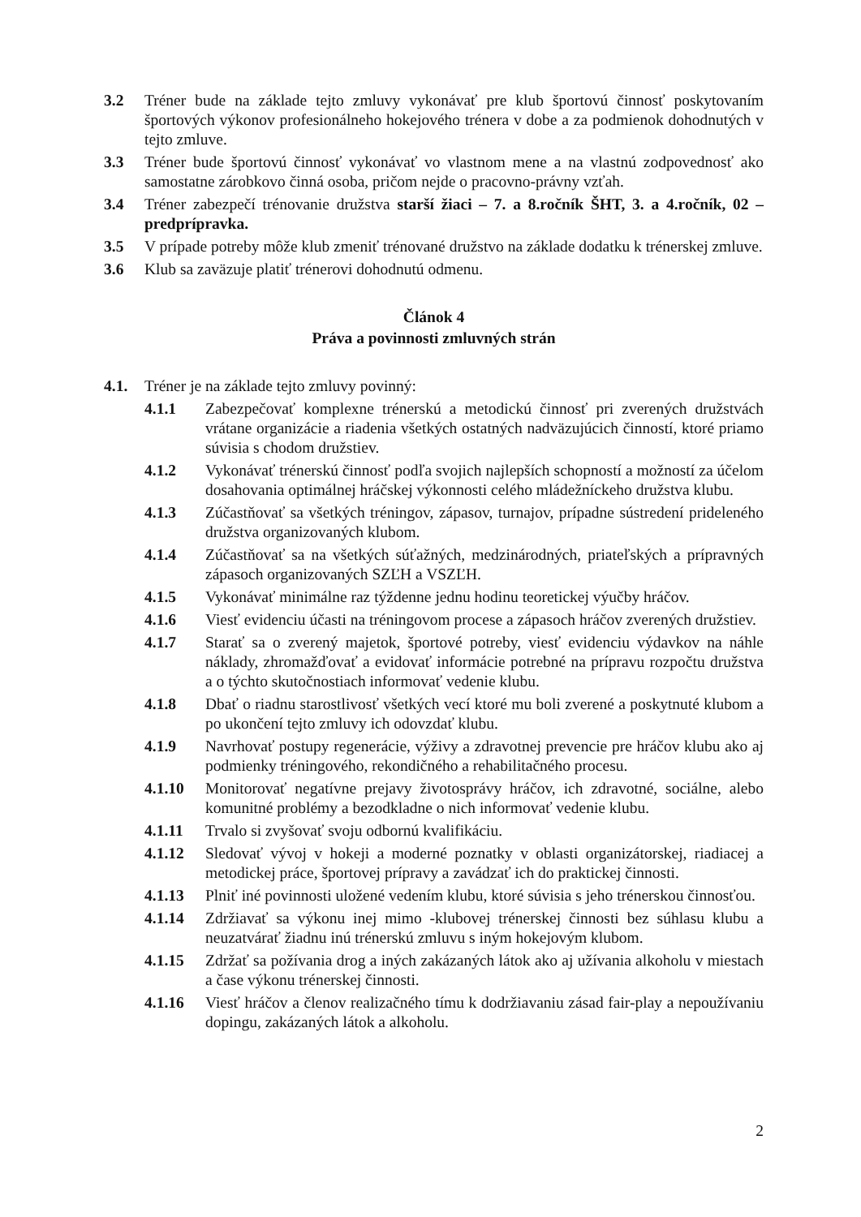3.2 Tréner bude na základe tejto zmluvy vykonávať pre klub športovú činnosť poskytovaním športových výkonov profesionálneho hokejového trénera v dobe a za podmienok dohodnutých v tejto zmluve.
3.3 Tréner bude športovú činnosť vykonávať vo vlastnom mene a na vlastnú zodpovednosť ako samostatne zárobkovo činná osoba, pričom nejde o pracovno-právny vzťah.
3.4 Tréner zabezpečí trénovanie družstva starší žiaci – 7. a 8.ročník ŠHT, 3. a 4.ročník, 02 – predprípravka.
3.5 V prípade potreby môže klub zmeniť trénované družstvo na základe dodatku k trénerskej zmluve.
3.6 Klub sa zaväzuje platiť trénerovi dohodnutú odmenu.
Článok 4
Práva a povinnosti zmluvných strán
4.1. Tréner je na základe tejto zmluvy povinný:
4.1.1 Zabezpečovať komplexne trénerskú a metodickú činnosť pri zverených družstvách vrátane organizácie a riadenia všetkých ostatných nadväzujúcich činností, ktoré priamo súvisia s chodom družstiev.
4.1.2 Vykonávať trénerskú činnosť podľa svojich najlepších schopností a možností za účelom dosahovania optimálnej hráčskej výkonnosti celého mládežníckeho družstva klubu.
4.1.3 Zúčastňovať sa všetkých tréningov, zápasov, turnajov, prípadne sústredení prideleného družstva organizovaných klubom.
4.1.4 Zúčastňovať sa na všetkých súťažných, medzinárodných, priateľských a prípravných zápasoch organizovaných SZĽH a VSZĽH.
4.1.5 Vykonávať minimálne raz týždenne jednu hodinu teoretickej výučby hráčov.
4.1.6 Viesť evidenciu účasti na tréningovom procese a zápasoch hráčov zverených družstiev.
4.1.7 Starať sa o zverený majetok, športové potreby, viesť evidenciu výdavkov na náhle náklady, zhromažďovať a evidovať informácie potrebné na prípravu rozpočtu družstva a o týchto skutočnostiach informovať vedenie klubu.
4.1.8 Dbať o riadnu starostlivosť všetkých vecí ktoré mu boli zverené a poskytnuté klubom a po ukončení tejto zmluvy ich odovzdať klubu.
4.1.9 Navrhovať postupy regenerácie, výživy a zdravotnej prevencie pre hráčov klubu ako aj podmienky tréningového, rekondičného a rehabilitačného procesu.
4.1.10 Monitorovať negatívne prejavy životosprávy hráčov, ich zdravotné, sociálne, alebo komunitné problémy a bezodkladne o nich informovať vedenie klubu.
4.1.11 Trvalo si zvyšovať svoju odbornú kvalifikáciu.
4.1.12 Sledovať vývoj v hokeji a moderné poznatky v oblasti organizátorskej, riadiacej a metodickej práce, športovej prípravy a zavádzať ich do praktickej činnosti.
4.1.13 Plniť iné povinnosti uložené vedením klubu, ktoré súvisia s jeho trénerskou činnosťou.
4.1.14 Zdržiavať sa výkonu inej mimo -klubovej trénerskej činnosti bez súhlasu klubu a neuzatvárať žiadnu inú trénerskú zmluvu s iným hokejovým klubom.
4.1.15 Zdržať sa požívania drog a iných zakázaných látok ako aj užívania alkoholu v miestach a čase výkonu trénerskej činnosti.
4.1.16 Viesť hráčov a členov realizačného tímu k dodržiavaniu zásad fair-play a nepoužívaniu dopingu, zakázaných látok a alkoholu.
2